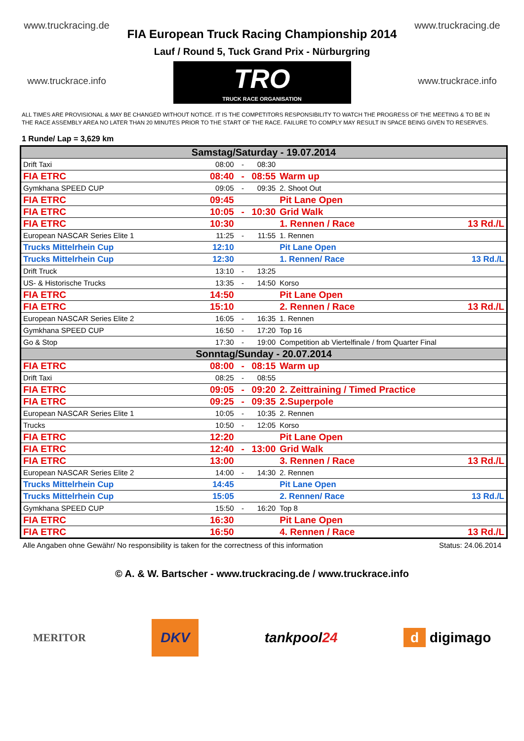www.truckracing.de
www.truckrace.info
FIA European Truck Racing Championship 2014
Lauf / Round 5, Tuck Grand Prix - Nürburgring
TRO TRUCK RACE ORGANISATION
www.truckracing.de
www.truckrace.info
ALL TIMES ARE PROVISIONAL & MAY BE CHANGED WITHOUT NOTICE. IT IS THE COMPETITORS RESPONSIBILITY TO WATCH THE PROGRESS OF THE MEETING & TO BE IN THE RACE ASSEMBLY AREA NO LATER THAN 20 MINUTES PRIOR TO THE START OF THE RACE. FAILURE TO COMPLY MAY RESULT IN SPACE BEING GIVEN TO RESERVES.
1 Runde/ Lap = 3,629 km
| Samstag/Saturday - 19.07.2014 | | | | | |
| Drift Taxi | 08:00 | - | 08:30 | | |
| FIA ETRC | 08:40 | - | 08:55 | Warm up | |
| Gymkhana SPEED CUP | 09:05 | - | 09:35 | 2. Shoot Out | |
| FIA ETRC | 09:45 | | | Pit Lane Open | |
| FIA ETRC | 10:05 | - | 10:30 | Grid Walk | |
| FIA ETRC | 10:30 | | | 1. Rennen / Race | 13 Rd./L |
| European NASCAR Series Elite 1 | 11:25 | - | 11:55 | 1. Rennen | |
| Trucks Mittelrhein Cup | 12:10 | | | Pit Lane Open | |
| Trucks Mittelrhein Cup | 12:30 | | | 1. Rennen/ Race | 13 Rd./L |
| Drift Truck | 13:10 | - | 13:25 | | |
| US- & Historische Trucks | 13:35 | - | 14:50 | Korso | |
| FIA ETRC | 14:50 | | | Pit Lane Open | |
| FIA ETRC | 15:10 | | | 2. Rennen / Race | 13 Rd./L |
| European NASCAR Series Elite 2 | 16:05 | - | 16:35 | 1. Rennen | |
| Gymkhana SPEED CUP | 16:50 | - | 17:20 | Top 16 | |
| Go & Stop | 17:30 | - | 19:00 | Competition ab Viertelfinale / from Quarter Final | |
| Sonntag/Sunday - 20.07.2014 | | | | | |
| FIA ETRC | 08:00 | - | 08:15 | Warm up | |
| Drift Taxi | 08:25 | - | 08:55 | | |
| FIA ETRC | 09:05 | - | 09:20 | 2. Zeittraining / Timed Practice | |
| FIA ETRC | 09:25 | - | 09:35 | 2.Superpole | |
| European NASCAR Series Elite 1 | 10:05 | - | 10:35 | 2. Rennen | |
| Trucks | 10:50 | - | 12:05 | Korso | |
| FIA ETRC | 12:20 | | | Pit Lane Open | |
| FIA ETRC | 12:40 | - | 13:00 | Grid Walk | |
| FIA ETRC | 13:00 | | | 3. Rennen / Race | 13 Rd./L |
| European NASCAR Series Elite 2 | 14:00 | - | 14:30 | 2. Rennen | |
| Trucks Mittelrhein Cup | 14:45 | | | Pit Lane Open | |
| Trucks Mittelrhein Cup | 15:05 | | | 2. Rennen/ Race | 13 Rd./L |
| Gymkhana SPEED CUP | 15:50 | - | 16:20 | Top 8 | |
| FIA ETRC | 16:30 | | | Pit Lane Open | |
| FIA ETRC | 16:50 | | | 4. Rennen / Race | 13 Rd./L |
Alle Angaben ohne Gewähr/ No responsibility is taken for the correctness of this information Status: 24.06.2014
© A. & W. Bartscher - www.truckracing.de / www.truckrace.info
MERITOR DKV tankpool24 d digimago